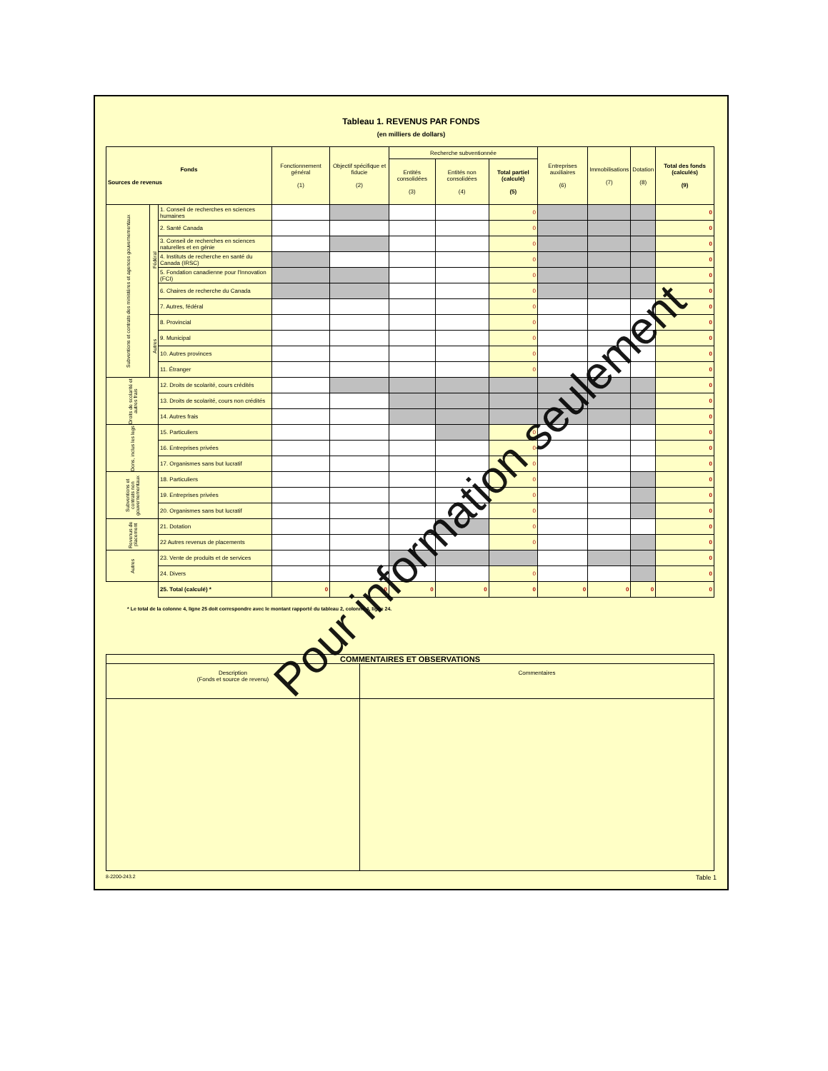Tableau 1. REVENUS PAR FONDS
(en milliers de dollars)
| Fonds Sources de revenus | | | Fonctionnement général (1) | Objectif spécifique et fiducie (2) | Recherche subventionnée | | | Entreprises auxiliaires (6) | Immobilisations (7) | Dotation (8) | Total des fonds (calculés) (9) |
| --- | --- | --- | --- | --- | --- | --- | --- | --- | --- | --- | --- |
| | | | | | Entités consolidées (3) | Entités non consolidées (4) | Total partiel (calculé) (5) | | | | |
| Subventions et contrats des ministères et agences gouvernementaux | Fédéral | 1. Conseil de recherches en sciences humaines | | | | | 0 | | | | 0 |
| | | 2. Santé Canada | | | | | 0 | | | | 0 |
| | | 3. Conseil de recherches en sciences naturelles et en génie | | | | | 0 | | | | 0 |
| | | 4. Instituts de recherche en santé du Canada (IRSC) | | | | | 0 | | | | 0 |
| | | 5. Fondation canadienne pour l'Innovation (FCI) | | | | | 0 | | | | 0 |
| | | 6. Chaires de recherche du Canada | | | | | 0 | | | | 0 |
| | | 7. Autres, fédéral | | | | | 0 | | | | 0 |
| | Autres | 8. Provincial | | | | | 0 | | | | 0 |
| | | 9. Municipal | | | | | 0 | | | | 0 |
| | | 10. Autres provinces | | | | | 0 | | | | 0 |
| | | 11. Étranger | | | | | 0 | | | | 0 |
| Droits de scolarité et autres frais | | 12. Droits de scolarité, cours crédités | | | | | | | | | 0 |
| | | 13. Droits de scolarité, cours non crédités | | | | | | | | | 0 |
| | | 14. Autres frais | | | | | | | | | 0 |
| Dons, inclus les legs | | 15. Particuliers | | | | | 0 | | | | 0 |
| | | 16. Entreprises privées | | | | | 0 | | | | 0 |
| | | 17. Organismes sans but lucratif | | | | | 0 | | | | 0 |
| Subventions et contrats non gouvernementaux | | 18. Particuliers | | | | | 0 | | | | 0 |
| | | 19. Entreprises privées | | | | | 0 | | | | 0 |
| | | 20. Organismes sans but lucratif | | | | | 0 | | | | 0 |
| Revenus de placement | | 21. Dotation | | | | | 0 | | | | 0 |
| | | 22 Autres revenus de placements | | | | | 0 | | | | 0 |
| Autres | | 23. Vente de produits et de services | | | | | | | | | 0 |
| | | 24. Divers | | | | | 0 | | | | 0 |
| | | 25. Total (calculé) * | 0 | 0 | 0 | 0 | 0 | 0 | 0 | 0 | 0 |
* Le total de la colonne 4, ligne 25 doit correspondre avec le montant rapporté du tableau 2, colonne 4, ligne 24.
| COMMENTAIRES ET OBSERVATIONS | |
| Description (Fonds et source de revenu) | Commentaires |
8-2200-243.2 Table 1
Pour information seulement